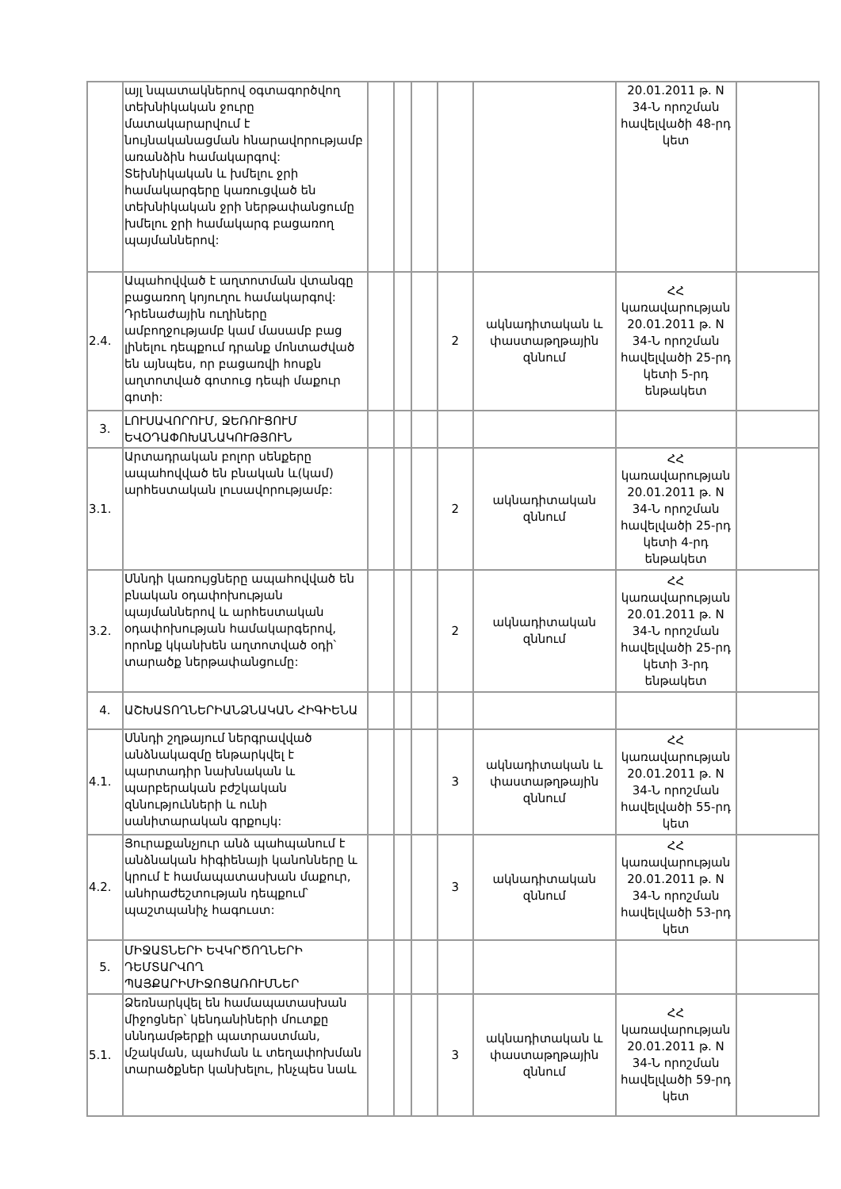| | այլ նպատակներով օգտագործվող տեխնիկական ջուրը մատակարարվում է նույնականացման հնարավորությամբ առանձին համակարգով: Տեխնիկական և խմելու ջրի համակարգերը կառուցված են տեխնիկական ջրի ներթափանցումը խմելու ջրի համակարգ բացառող պայմաններով: | | | | | | 20.01.2011 թ. N 34-Ն որոշման հավելվածի 48-րդ կետ | |
| 2.4. | Ապահովված է աղտոտման վտանգը բացառող կոյուղու համակարգով: Դրենաժային ուղիները ամբողջությամբ կամ մասամբ բաց լինելու դեպքում դրանք մոնտաժված են այնպես, որ բացառվի հոսքն աղտոտված գոտուց դեպի մաքուր գոտի: | | | | 2 | ակնադիտական և փաստաթղթային զննում | ՀՀ կառավարության 20.01.2011 թ. N 34-Ն որոշման հավելվածի 25-րդ կետի 5-րդ ենթակետ | |
| 3. | ԼՈՒՍԱՎՈՐՈՒՄ, ՋԵՌՈՒՑՈՒՄ ԵՎՕԴԱՓՈԽԱՆԱԿՈՒԹՅՈՒՆ | | | | | | | |
| 3.1. | Արտադրական բոլոր սենքերը ապահովված են բնական և(կամ) արհեստական լուսավորությամբ: | | | | 2 | ակնադիտական զննում | ՀՀ կառավարության 20.01.2011 թ. N 34-Ն որոշման հավելվածի 25-րդ կետի 4-րդ ենթակետ | |
| 3.2. | Սննդի կառույցները ապահովված են բնական օդափոխության պայմաններով և արհեստական օդափոխության համակարգերով, որոնք կկանխեն աղտոտված օդի՝ տարածք ներթափանցումը: | | | | 2 | ակնադիտական զննում | ՀՀ կառավարության 20.01.2011 թ. N 34-Ն որոշման հավելվածի 25-րդ կետի 3-րդ ենթակետ | |
| 4. | ԱՇԽԱՏՈՂՆԵՐԻԱՆՁՆԱԿԱՆ ՀԻԳԻԵՆԱ | | | | | | | |
| 4.1. | Սննդի շղթայում ներգրավված անձնակազմը ենթարկվել է պարտադիր նախնական և պարբերական բժշկական զննությունների և ունի սանիտարական գրքույկ: | | | | 3 | ակնադիտական և փաստաթղթային զննում | ՀՀ կառավարության 20.01.2011 թ. N 34-Ն որոշման հավելվածի 55-րդ կետ | |
| 4.2. | Յուրաքանչյուր անձ պահպանում է անձնական հիգիենայի կանոնները և կրում է համապատասխան մաքուր, անհրաժեշտության դեպքում՝ պաշտպանիչ հագուստ: | | | | 3 | ակնադիտական զննում | ՀՀ կառավարության 20.01.2011 թ. N 34-Ն որոշման հավելվածի 53-րդ կետ | |
| 5. | ՄԻՋԱՏՆԵՐԻ ԵՎԿՐԾՈՂՆԵՐԻ ԴԵՄՏԱՐՎՈՂ ՊԱՅՔԱՐԻՄԻՋՈՑԱՌՈՒՄՆԵՐ | | | | | | | |
| 5.1. | Ձեռնարկվել են համապատասխան միջոցներ՝ կենդանիների մուտքը սննդամթերքի պատրաստման, մշակման, պահման և տեղափոխման տարածքներ կանխելու, ինչպես նաև | | | | 3 | ակնադիտական և փաստաթղթային զննում | ՀՀ կառավարության 20.01.2011 թ. N 34-Ն որոշման հավելվածի 59-րդ կետ | |